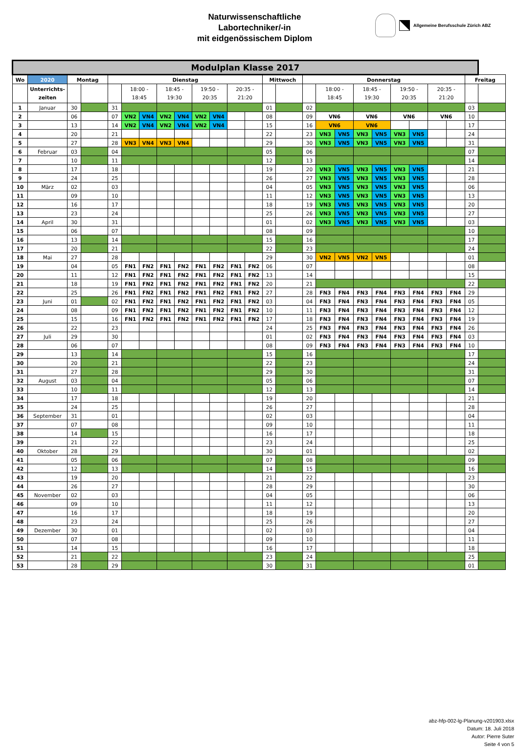Naturwissenschaftliche
Labortechniker/-in
mit eidgenössischem Diplom
Allgemeine Berufsschule Zürich ABZ
| Modulplan Klasse 2017 | | | | | | | | | | | | | | | | | | | | | | | | | |
| --- | --- | --- | --- | --- | --- | --- | --- | --- | --- | --- | --- | --- | --- | --- | --- | --- | --- | --- | --- | --- | --- | --- | --- | --- | --- |
| Wo | 2020 | Montag | | Dienstag | | | | | | | | | Mittwoch | | Donnerstag | | | | | | | | | Freitag | |
| | Unterrichts- zeiten | | | | 18:00 - 18:45 | | 18:45 - 19:30 | | 19:50 - 20:35 | | 20:35 - 21:20 | | | | | 18:00 - 18:45 | | 18:45 - 19:30 | | 19:50 - 20:35 | | 20:35 - 21:20 | | | |
| 1 | Januar | 30 | | 31 | | | | | | | | | 01 | | 02 | | | | | | | | | 03 | |
| 2 | | 06 | | 07 | VN2 | VN4 | VN2 | VN4 | VN2 | VN4 | | | 08 | | 09 | VN6 | | VN6 | | VN6 | | VN6 | | 10 | |
| 3 | | 13 | | 14 | VN2 | VN4 | VN2 | VN4 | VN2 | VN4 | | | 15 | | 16 | VN6 | | VN6 | | | | | | 17 | |
| 4 | | 20 | | 21 | | | | | | | | | 22 | | 23 | VN3 | VN5 | VN3 | VN5 | VN3 | VN5 | | | 24 | |
| 5 | | 27 | | 28 | VN3 | VN4 | VN3 | VN4 | | | | | 29 | | 30 | VN3 | VN5 | VN3 | VN5 | VN3 | VN5 | | | 31 | |
| 6 | Februar | 03 | | 04 | | | | | | | | | 05 | | 06 | | | | | | | | | 07 | |
| 7 | | 10 | | 11 | | | | | | | | | 12 | | 13 | | | | | | | | | 14 | |
| 8 | | 17 | | 18 | | | | | | | | | 19 | | 20 | VN3 | VN5 | VN3 | VN5 | VN3 | VN5 | | | 21 | |
| 9 | | 24 | | 25 | | | | | | | | | 26 | | 27 | VN3 | VN5 | VN3 | VN5 | VN3 | VN5 | | | 28 | |
| 10 | März | 02 | | 03 | | | | | | | | | 04 | | 05 | VN3 | VN5 | VN3 | VN5 | VN3 | VN5 | | | 06 | |
| 11 | | 09 | | 10 | | | | | | | | | 11 | | 12 | VN3 | VN5 | VN3 | VN5 | VN3 | VN5 | | | 13 | |
| 12 | | 16 | | 17 | | | | | | | | | 18 | | 19 | VN3 | VN5 | VN3 | VN5 | VN3 | VN5 | | | 20 | |
| 13 | | 23 | | 24 | | | | | | | | | 25 | | 26 | VN3 | VN5 | VN3 | VN5 | VN3 | VN5 | | | 27 | |
| 14 | April | 30 | | 31 | | | | | | | | | 01 | | 02 | VN3 | VN5 | VN3 | VN5 | VN3 | VN5 | | | 03 | |
| 15 | | 06 | | 07 | | | | | | | | | 08 | | 09 | | | | | | | | | 10 | |
| 16 | | 13 | | 14 | | | | | | | | | 15 | | 16 | | | | | | | | | 17 | |
| 17 | | 20 | | 21 | | | | | | | | | 22 | | 23 | | | | | | | | | 24 | |
| 18 | Mai | 27 | | 28 | | | | | | | | | 29 | | 30 | VN2 | VN5 | VN2 | VN5 | | | | | 01 | |
| 19 | | 04 | | 05 | FN1 | FN2 | FN1 | FN2 | FN1 | FN2 | FN1 | FN2 | 06 | | 07 | | | | | | | | | 08 | |
| 20 | | 11 | | 12 | FN1 | FN2 | FN1 | FN2 | FN1 | FN2 | FN1 | FN2 | 13 | | 14 | | | | | | | | | 15 | |
| 21 | | 18 | | 19 | FN1 | FN2 | FN1 | FN2 | FN1 | FN2 | FN1 | FN2 | 20 | | 21 | | | | | | | | | 22 | |
| 22 | | 25 | | 26 | FN1 | FN2 | FN1 | FN2 | FN1 | FN2 | FN1 | FN2 | 27 | | 28 | FN3 | FN4 | FN3 | FN4 | FN3 | FN4 | FN3 | FN4 | 29 | |
| 23 | Juni | 01 | | 02 | FN1 | FN2 | FN1 | FN2 | FN1 | FN2 | FN1 | FN2 | 03 | | 04 | FN3 | FN4 | FN3 | FN4 | FN3 | FN4 | FN3 | FN4 | 05 | |
| 24 | | 08 | | 09 | FN1 | FN2 | FN1 | FN2 | FN1 | FN2 | FN1 | FN2 | 10 | | 11 | FN3 | FN4 | FN3 | FN4 | FN3 | FN4 | FN3 | FN4 | 12 | |
| 25 | | 15 | | 16 | FN1 | FN2 | FN1 | FN2 | FN1 | FN2 | FN1 | FN2 | 17 | | 18 | FN3 | FN4 | FN3 | FN4 | FN3 | FN4 | FN3 | FN4 | 19 | |
| 26 | | 22 | | 23 | | | | | | | | | 24 | | 25 | FN3 | FN4 | FN3 | FN4 | FN3 | FN4 | FN3 | FN4 | 26 | |
| 27 | Juli | 29 | | 30 | | | | | | | | | 01 | | 02 | FN3 | FN4 | FN3 | FN4 | FN3 | FN4 | FN3 | FN4 | 03 | |
| 28 | | 06 | | 07 | | | | | | | | | 08 | | 09 | FN3 | FN4 | FN3 | FN4 | FN3 | FN4 | FN3 | FN4 | 10 | |
| 29 | | 13 | | 14 | | | | | | | | | 15 | | 16 | | | | | | | | | 17 | |
| 30 | | 20 | | 21 | | | | | | | | | 22 | | 23 | | | | | | | | | 24 | |
| 31 | | 27 | | 28 | | | | | | | | | 29 | | 30 | | | | | | | | | 31 | |
| 32 | August | 03 | | 04 | | | | | | | | | 05 | | 06 | | | | | | | | | 07 | |
| 33 | | 10 | | 11 | | | | | | | | | 12 | | 13 | | | | | | | | | 14 | |
| 34 | | 17 | | 18 | | | | | | | | | 19 | | 20 | | | | | | | | | 21 | |
| 35 | | 24 | | 25 | | | | | | | | | 26 | | 27 | | | | | | | | | 28 | |
| 36 | September | 31 | | 01 | | | | | | | | | 02 | | 03 | | | | | | | | | 04 | |
| 37 | | 07 | | 08 | | | | | | | | | 09 | | 10 | | | | | | | | | 11 | |
| 38 | | 14 | | 15 | | | | | | | | | 16 | | 17 | | | | | | | | | 18 | |
| 39 | | 21 | | 22 | | | | | | | | | 23 | | 24 | | | | | | | | | 25 | |
| 40 | Oktober | 28 | | 29 | | | | | | | | | 30 | | 01 | | | | | | | | | 02 | |
| 41 | | 05 | | 06 | | | | | | | | | 07 | | 08 | | | | | | | | | 09 | |
| 42 | | 12 | | 13 | | | | | | | | | 14 | | 15 | | | | | | | | | 16 | |
| 43 | | 19 | | 20 | | | | | | | | | 21 | | 22 | | | | | | | | | 23 | |
| 44 | | 26 | | 27 | | | | | | | | | 28 | | 29 | | | | | | | | | 30 | |
| 45 | November | 02 | | 03 | | | | | | | | | 04 | | 05 | | | | | | | | | 06 | |
| 46 | | 09 | | 10 | | | | | | | | | 11 | | 12 | | | | | | | | | 13 | |
| 47 | | 16 | | 17 | | | | | | | | | 18 | | 19 | | | | | | | | | 20 | |
| 48 | | 23 | | 24 | | | | | | | | | 25 | | 26 | | | | | | | | | 27 | |
| 49 | Dezember | 30 | | 01 | | | | | | | | | 02 | | 03 | | | | | | | | | 04 | |
| 50 | | 07 | | 08 | | | | | | | | | 09 | | 10 | | | | | | | | | 11 | |
| 51 | | 14 | | 15 | | | | | | | | | 16 | | 17 | | | | | | | | | 18 | |
| 52 | | 21 | | 22 | | | | | | | | | 23 | | 24 | | | | | | | | | 25 | |
| 53 | | 28 | | 29 | | | | | | | | | 30 | | 31 | | | | | | | | | 01 | |
abz-hfp-002-lg-Planung-v201903.xlsx
Datum: 18. Juli 2018
Autor: Pierre Suter
Seite 4 von 5